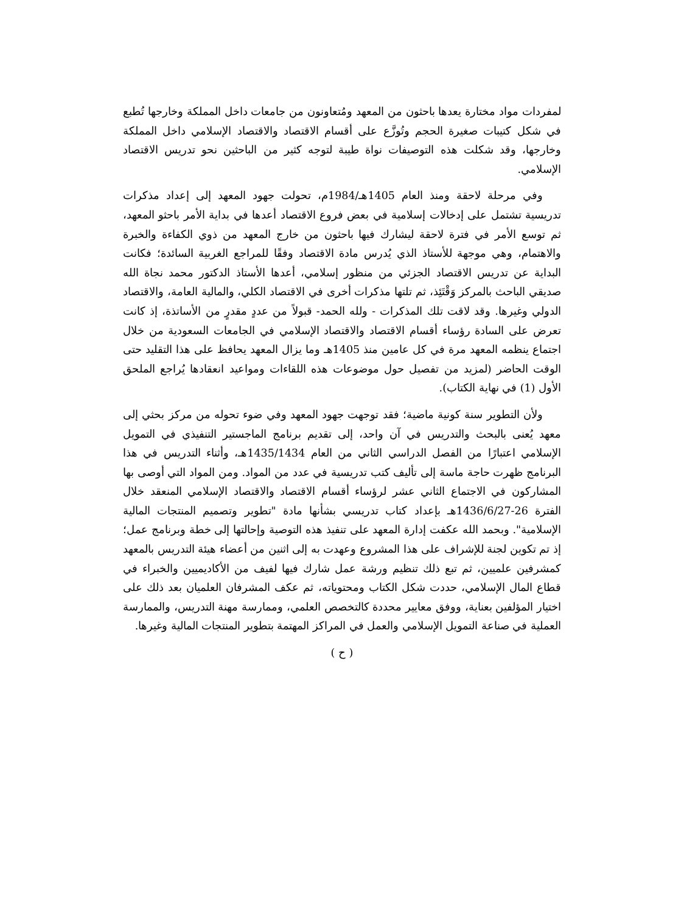لمفردات مواد مختارة يعدها باحثون من المعهد ومُتعاونون من جامعات داخل المملكة وخارجها تُطبع في شكل كتيبات صغيرة الحجم وتُوزَّع على أقسام الاقتصاد والاقتصاد الإسلامي داخل المملكة وخارجها، وقد شكلت هذه التوصيفات نواة طيبة لتوجه كثير من الباحثين نحو تدريس الاقتصاد الإسلامي.
وفي مرحلة لاحقة ومنذ العام 1405هـ/1984م، تحولت جهود المعهد إلى إعداد مذكرات تدريسية تشتمل على إدخالات إسلامية في بعض فروع الاقتصاد أعدها في بداية الأمر باحثو المعهد، ثم توسع الأمر في فترة لاحقة ليشارك فيها باحثون من خارج المعهد من ذوي الكفاءة والخبرة والاهتمام، وهي موجهة للأستاذ الذي يُدرس مادة الاقتصاد وفقًا للمراجع الغربية السائدة؛ فكانت البداية عن تدريس الاقتصاد الجزئي من منظور إسلامي، أعدها الأستاذ الدكتور محمد نجاة الله صديقي الباحث بالمركز وَقْتَئِذ، ثم تلتها مذكرات أخرى في الاقتصاد الكلي، والمالية العامة، والاقتصاد الدولي وغيرها. وقد لاقت تلك المذكرات - ولله الحمد- قبولاً من عددٍ مقدرٍ من الأساتذة، إذ كانت تعرض على السادة رؤساء أقسام الاقتصاد والاقتصاد الإسلامي في الجامعات السعودية من خلال اجتماع ينظمه المعهد مرة في كل عامين منذ 1405هـ وما يزال المعهد يحافظ على هذا التقليد حتى الوقت الحاضر (لمزيد من تفصيل حول موضوعات هذه اللقاءات ومواعيد انعقادها يُراجع الملحق الأول (1) في نهاية الكتاب).
ولأن التطوير سنة كونية ماضية؛ فقد توجهت جهود المعهد وفي ضوء تحوله من مركز بحثي إلى معهد يُعنى بالبحث والتدريس في آن واحد، إلى تقديم برنامج الماجستير التنفيذي في التمويل الإسلامي اعتبارًا من الفصل الدراسي الثاني من العام 1435/1434هـ، وأثناء التدريس في هذا البرنامج ظهرت حاجة ماسة إلى تأليف كتب تدريسية في عدد من المواد. ومن المواد التي أوصى بها المشاركون في الاجتماع الثاني عشر لرؤساء أقسام الاقتصاد والاقتصاد الإسلامي المنعقد خلال الفترة 26-1436/6/27هـ بإعداد كتاب تدريسي بشأنها مادة "تطوير وتصميم المنتجات المالية الإسلامية". وبحمد الله عكفت إدارة المعهد على تنفيذ هذه التوصية وإحالتها إلى خطة وبرنامج عمل؛ إذ تم تكوين لجنة للإشراف على هذا المشروع وعهدت به إلى اثنين من أعضاء هيئة التدريس بالمعهد كمشرفين علميين، ثم تبع ذلك تنظيم ورشة عمل شارك فيها لفيف من الأكاديميين والخبراء في قطاع المال الإسلامي، حددت شكل الكتاب ومحتوياته، ثم عكف المشرفان العلميان بعد ذلك على اختيار المؤلفين بعناية، ووفق معايير محددة كالتخصص العلمي، وممارسة مهنة التدريس، والممارسة العملية في صناعة التمويل الإسلامي والعمل في المراكز المهتمة بتطوير المنتجات المالية وغيرها.
( ح )